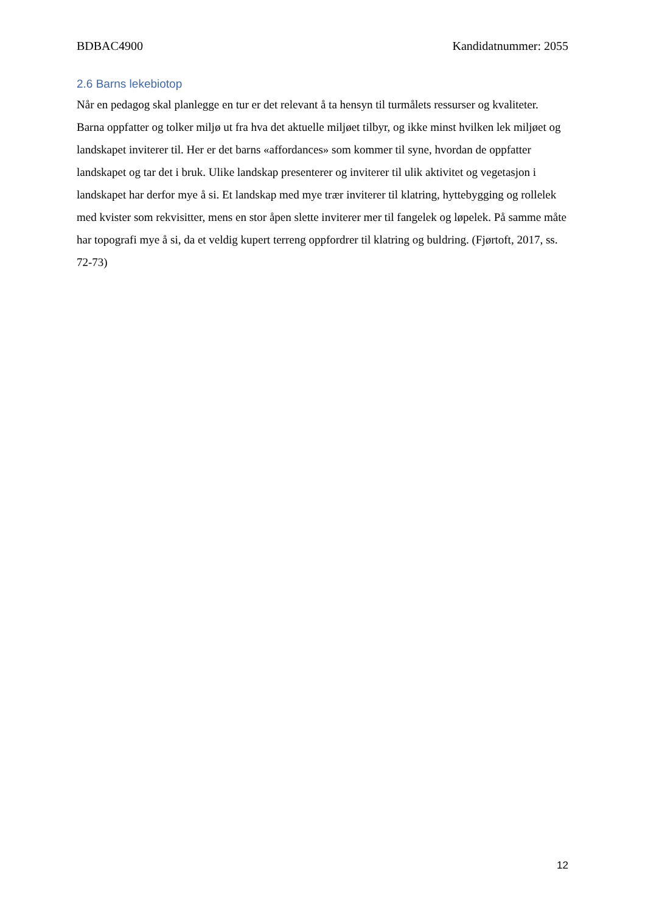BDBAC4900 Kandidatnummer: 2055
2.6 Barns lekebiotop
Når en pedagog skal planlegge en tur er det relevant å ta hensyn til turmålets ressurser og kvaliteter. Barna oppfatter og tolker miljø ut fra hva det aktuelle miljøet tilbyr, og ikke minst hvilken lek miljøet og landskapet inviterer til. Her er det barns «affordances» som kommer til syne, hvordan de oppfatter landskapet og tar det i bruk. Ulike landskap presenterer og inviterer til ulik aktivitet og vegetasjon i landskapet har derfor mye å si. Et landskap med mye trær inviterer til klatring, hyttebygging og rollelek med kvister som rekvisitter, mens en stor åpen slette inviterer mer til fangelek og løpelek. På samme måte har topografi mye å si, da et veldig kupert terreng oppfordrer til klatring og buldring. (Fjørtoft, 2017, ss. 72-73)
12